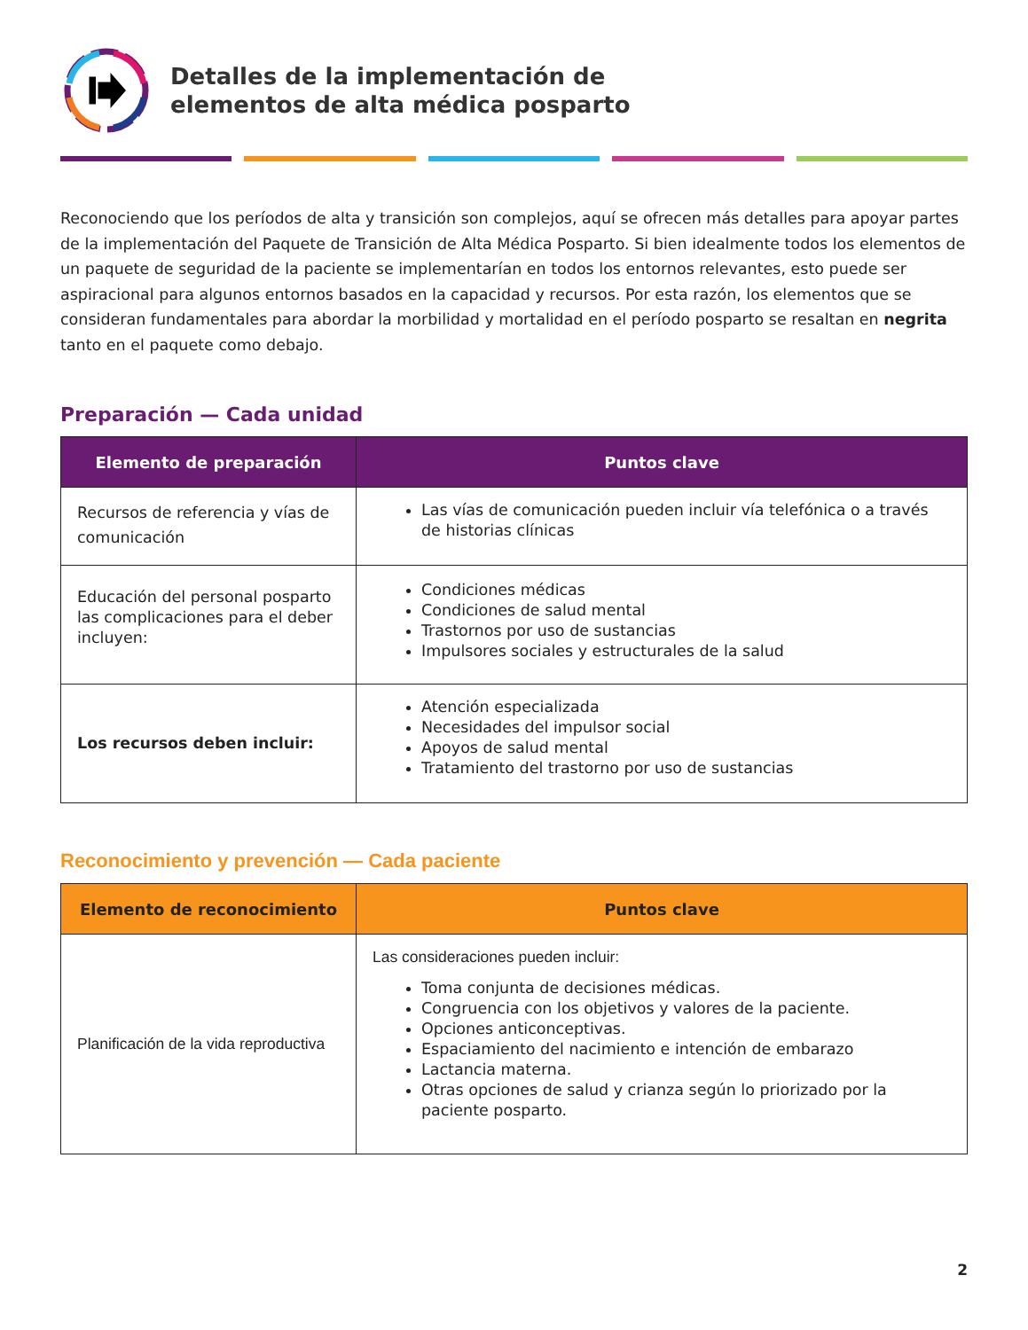Detalles de la implementación de
elementos de alta médica posparto
Reconociendo que los períodos de alta y transición son complejos, aquí se ofrecen más detalles para apoyar partes de la implementación del Paquete de Transición de Alta Médica Posparto. Si bien idealmente todos los elementos de un paquete de seguridad de la paciente se implementarían en todos los entornos relevantes, esto puede ser aspiracional para algunos entornos basados en la capacidad y recursos. Por esta razón, los elementos que se consideran fundamentales para abordar la morbilidad y mortalidad en el período posparto se resaltan en negrita tanto en el paquete como debajo.
Preparación — Cada unidad
| Elemento de preparación | Puntos clave |
| --- | --- |
| Recursos de referencia y vías de comunicación | Las vías de comunicación pueden incluir vía telefónica o a través de historias clínicas |
| Educación del personal posparto las complicaciones para el deber incluyen: | Condiciones médicas Condiciones de salud mental Trastornos por uso de sustancias Impulsores sociales y estructurales de la salud |
| Los recursos deben incluir: | Atención especializada Necesidades del impulsor social Apoyos de salud mental Tratamiento del trastorno por uso de sustancias |
Reconocimiento y prevención — Cada paciente
| Elemento de reconocimiento | Puntos clave |
| --- | --- |
| Planificación de la vida reproductiva | Las consideraciones pueden incluir: Toma conjunta de decisiones médicas. Congruencia con los objetivos y valores de la paciente. Opciones anticonceptivas. Espaciamiento del nacimiento e intención de embarazo Lactancia materna. Otras opciones de salud y crianza según lo priorizado por la paciente posparto. |
2